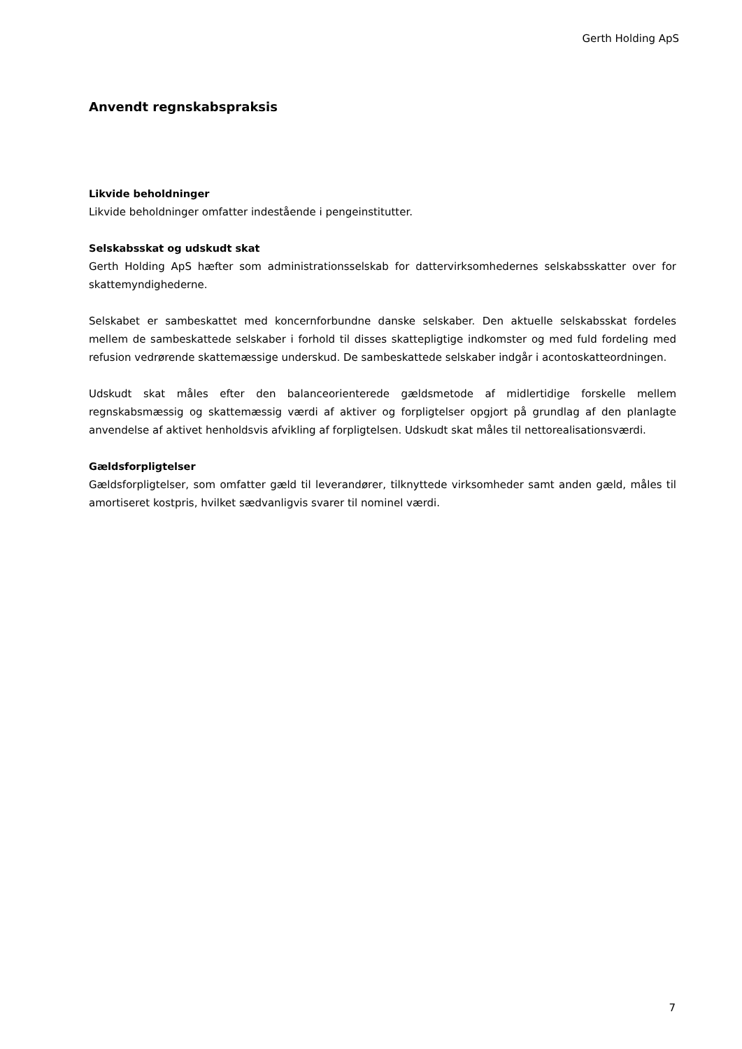Gerth Holding ApS
Anvendt regnskabspraksis
Likvide beholdninger
Likvide beholdninger omfatter indestående i pengeinstitutter.
Selskabsskat og udskudt skat
Gerth Holding ApS hæfter som administrationsselskab for dattervirksomhedernes selskabsskatter over for skattemyndighederne.
Selskabet er sambeskattet med koncernforbundne danske selskaber. Den aktuelle selskabsskat fordeles mellem de sambeskattede selskaber i forhold til disses skattepligtige indkomster og med fuld fordeling med refusion vedrørende skattemæssige underskud. De sambeskattede selskaber indgår i acontoskatteordningen.
Udskudt skat måles efter den balanceorienterede gældsmetode af midlertidige forskelle mellem regnskabsmæssig og skattemæssig værdi af aktiver og forpligtelser opgjort på grundlag af den planlagte anvendelse af aktivet henholdsvis afvikling af forpligtelsen. Udskudt skat måles til net­torealisationsværdi.
Gældsforpligtelser
Gældsforpligtelser, som omfatter gæld til leverandører, tilknyttede virksomheder samt anden gæld, måles til amortiseret kostpris, hvilket sædvanligvis svarer til nominel værdi.
7